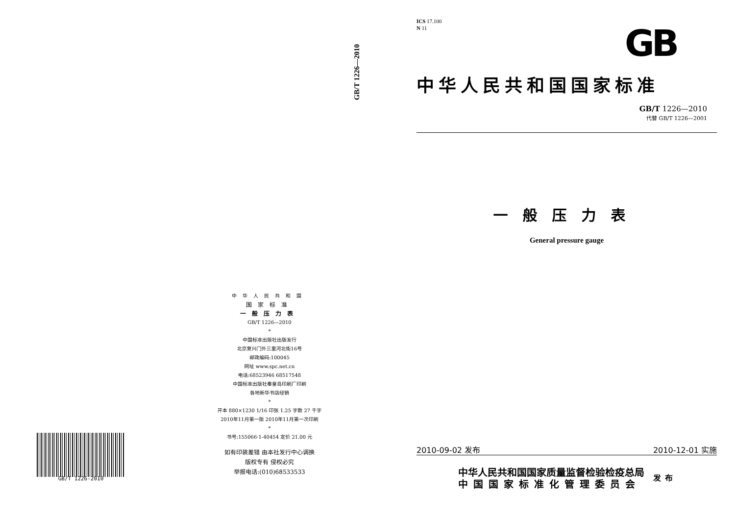GB/T 1226—2010
中华人民共和国
国家标准
一般压力表
GB/T 1226—2010
*
中国标准出版社出版发行
北京复兴门外三里河北街16号
邮政编码:100045
网址 www.spc.net.cn
电话:68523946 68517548
中国标准出版社秦皇岛印刷厂印刷
各地新华书店经销
*
开本 880×1230 1/16 印张 1.25 字数 27 千字
2010年11月第一版 2010年11月第一次印刷
*
书号:155066·1-40454 定价 21.00 元
如有印装差错 由本社发行中心调换
版权专有 侵权必究
举报电话:(010)68533533
GB/T 1226-2010
ICS 17.100
N 11
GB
中华人民共和国国家标准
GB/T 1226—2010
代替 GB/T 1226—2001
一般压力表
General pressure gauge
2010-09-02 发布 2010-12-01 实施
中华人民共和国国家质量监督检验检疫总局
中国国家标准化管理委员会
发布